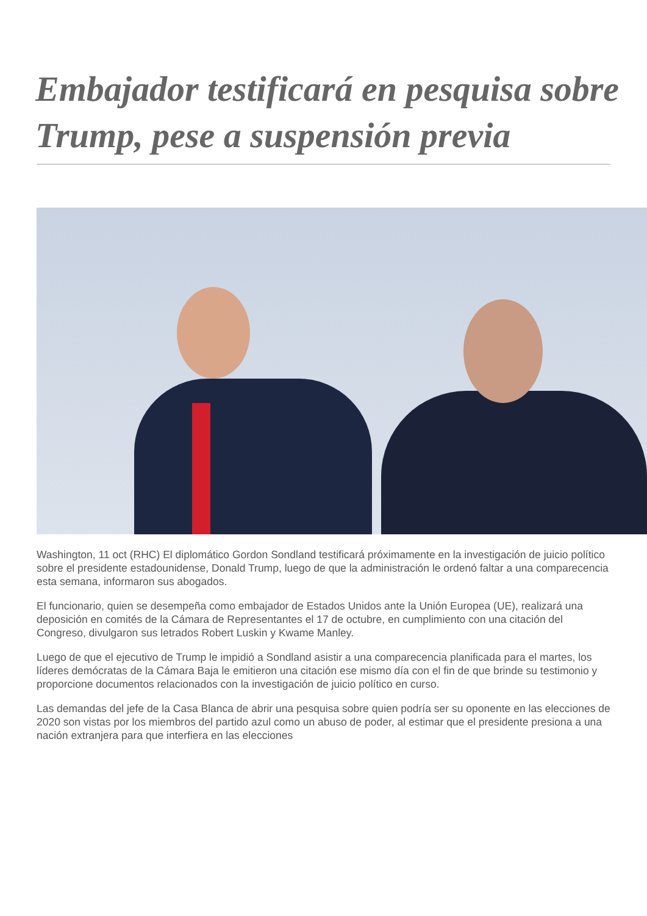Embajador testificará en pesquisa sobre Trump, pese a suspensión previa
Washington, 11 oct (RHC) El diplomático Gordon Sondland testificará próximamente en la investigación de juicio político sobre el presidente estadounidense, Donald Trump, luego de que la administración le ordenó faltar a una comparecencia esta semana, informaron sus abogados.
El funcionario, quien se desempeña como embajador de Estados Unidos ante la Unión Europea (UE), realizará una deposición en comités de la Cámara de Representantes el 17 de octubre, en cumplimiento con una citación del Congreso, divulgaron sus letrados Robert Luskin y Kwame Manley.
Luego de que el ejecutivo de Trump le impidió a Sondland asistir a una comparecencia planificada para el martes, los líderes demócratas de la Cámara Baja le emitieron una citación ese mismo día con el fin de que brinde su testimonio y proporcione documentos relacionados con la investigación de juicio político en curso.
Las demandas del jefe de la Casa Blanca de abrir una pesquisa sobre quien podría ser su oponente en las elecciones de 2020 son vistas por los miembros del partido azul como un abuso de poder, al estimar que el presidente presiona a una nación extranjera para que interfiera en las elecciones